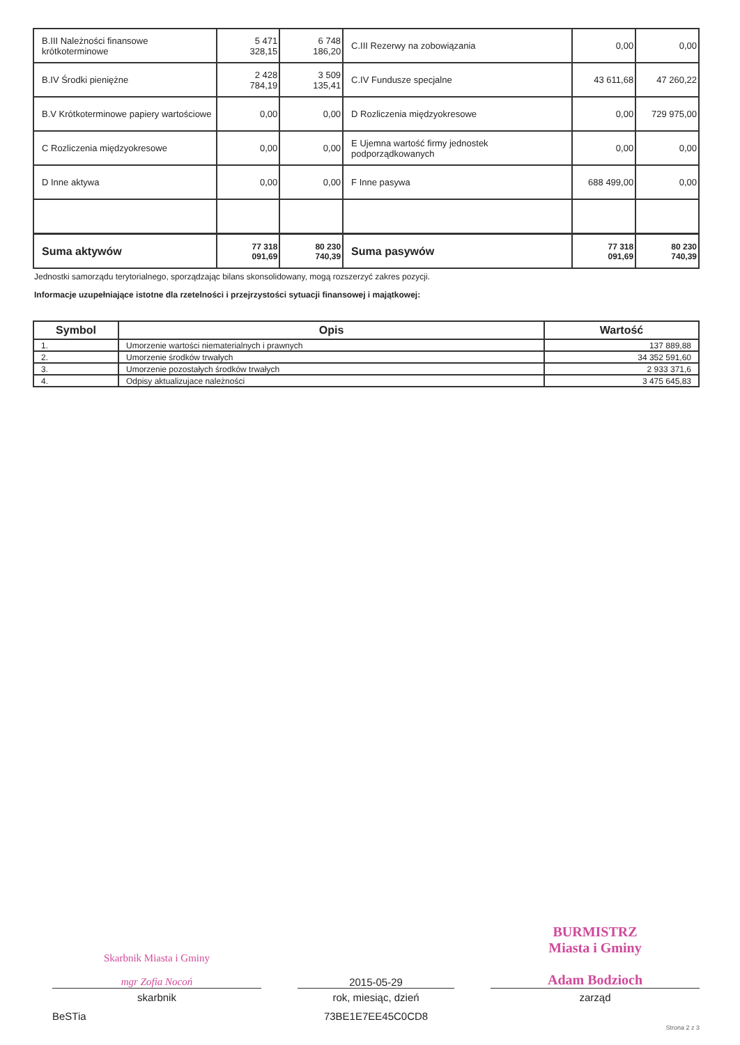| B.III Należności finansowe krótkoterminowe | 5 471 328,15 | 6 748 186,20 | C.III Rezerwy na zobowiązania | 0,00 | 0,00 |
| B.IV Środki pieniężne | 2 428 784,19 | 3 509 135,41 | C.IV Fundusze specjalne | 43 611,68 | 47 260,22 |
| B.V Krótkoterminowe papiery wartościowe | 0,00 | 0,00 | D Rozliczenia międzyokresowe | 0,00 | 729 975,00 |
| C Rozliczenia międzyokresowe | 0,00 | 0,00 | E Ujemna wartość firmy jednostek podporządkowanych | 0,00 | 0,00 |
| D Inne aktywa | 0,00 | 0,00 | F Inne pasywa | 688 499,00 | 0,00 |
| Suma aktywów | 77 318 091,69 | 80 230 740,39 | Suma pasywów | 77 318 091,69 | 80 230 740,39 |
Jednostki samorządu terytorialnego, sporządzając bilans skonsolidowany, mogą rozszerzyć zakres pozycji.
Informacje uzupełniające istotne dla rzetelności i przejrzystości sytuacji finansowej i majątkowej:
| Symbol | Opis | Wartość |
| --- | --- | --- |
| 1. | Umorzenie wartości niematerialnych i prawnych | 137 889,88 |
| 2. | Umorzenie środków trwałych | 34 352 591,60 |
| 3. | Umorzenie pozostałych środków trwałych | 2 933 371,6 |
| 4. | Odpisy aktualizujace należności | 3 475 645,83 |
Skarbnik Miasta i Gminy
mgr Zofia Nocoń
skarbnik
2015-05-29
rok, miesiąc, dzień
BURMISTRZ
Miasta i Gminy
Adam Bodzioch
zarząd
BeSTia 73BE1E7EE45C0CD8 Strona 2 z 3